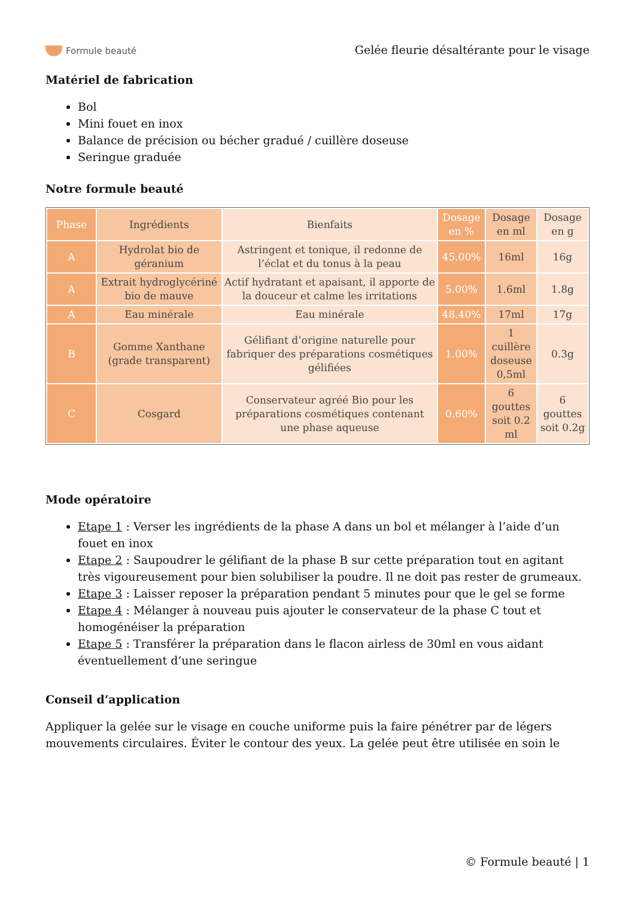Formule beauté
Gelée fleurie désaltérante pour le visage
Matériel de fabrication
Bol
Mini fouet en inox
Balance de précision ou bécher gradué / cuillère doseuse
Seringue graduée
Notre formule beauté
| Phase | Ingrédients | Bienfaits | Dosage en % | Dosage en ml | Dosage en g |
| --- | --- | --- | --- | --- | --- |
| A | Hydrolat bio de géranium | Astringent et tonique, il redonne de l’éclat et du tonus à la peau | 45.00% | 16ml | 16g |
| A | Extrait hydroglycériné bio de mauve | Actif hydratant et apaisant, il apporte de la douceur et calme les irritations | 5.00% | 1.6ml | 1.8g |
| A | Eau minérale | Eau minérale | 48.40% | 17ml | 17g |
| B | Gomme Xanthane (grade transparent) | Gélifiant d’origine naturelle pour fabriquer des préparations cosmétiques gélifiées | 1.00% | 1 cuillère doseuse 0,5ml | 0.3g |
| C | Cosgard | Conservateur agréé Bio pour les préparations cosmétiques contenant une phase aqueuse | 0.60% | 6 gouttes soit 0.2 ml | 6 gouttes soit 0.2g |
Mode opératoire
Etape 1 : Verser les ingrédients de la phase A dans un bol et mélanger à l’aide d’un fouet en inox
Etape 2 : Saupoudrer le gélifiant de la phase B sur cette préparation tout en agitant très vigoureusement pour bien solubiliser la poudre. Il ne doit pas rester de grumeaux.
Etape 3 : Laisser reposer la préparation pendant 5 minutes pour que le gel se forme
Etape 4 : Mélanger à nouveau puis ajouter le conservateur de la phase C tout et homogénéiser la préparation
Etape 5 : Transférer la préparation dans le flacon airless de 30ml en vous aidant éventuellement d’une seringue
Conseil d’application
Appliquer la gelée sur le visage en couche uniforme puis la faire pénétrer par de légers mouvements circulaires. Éviter le contour des yeux. La gelée peut être utilisée en soin le
© Formule beauté | 1